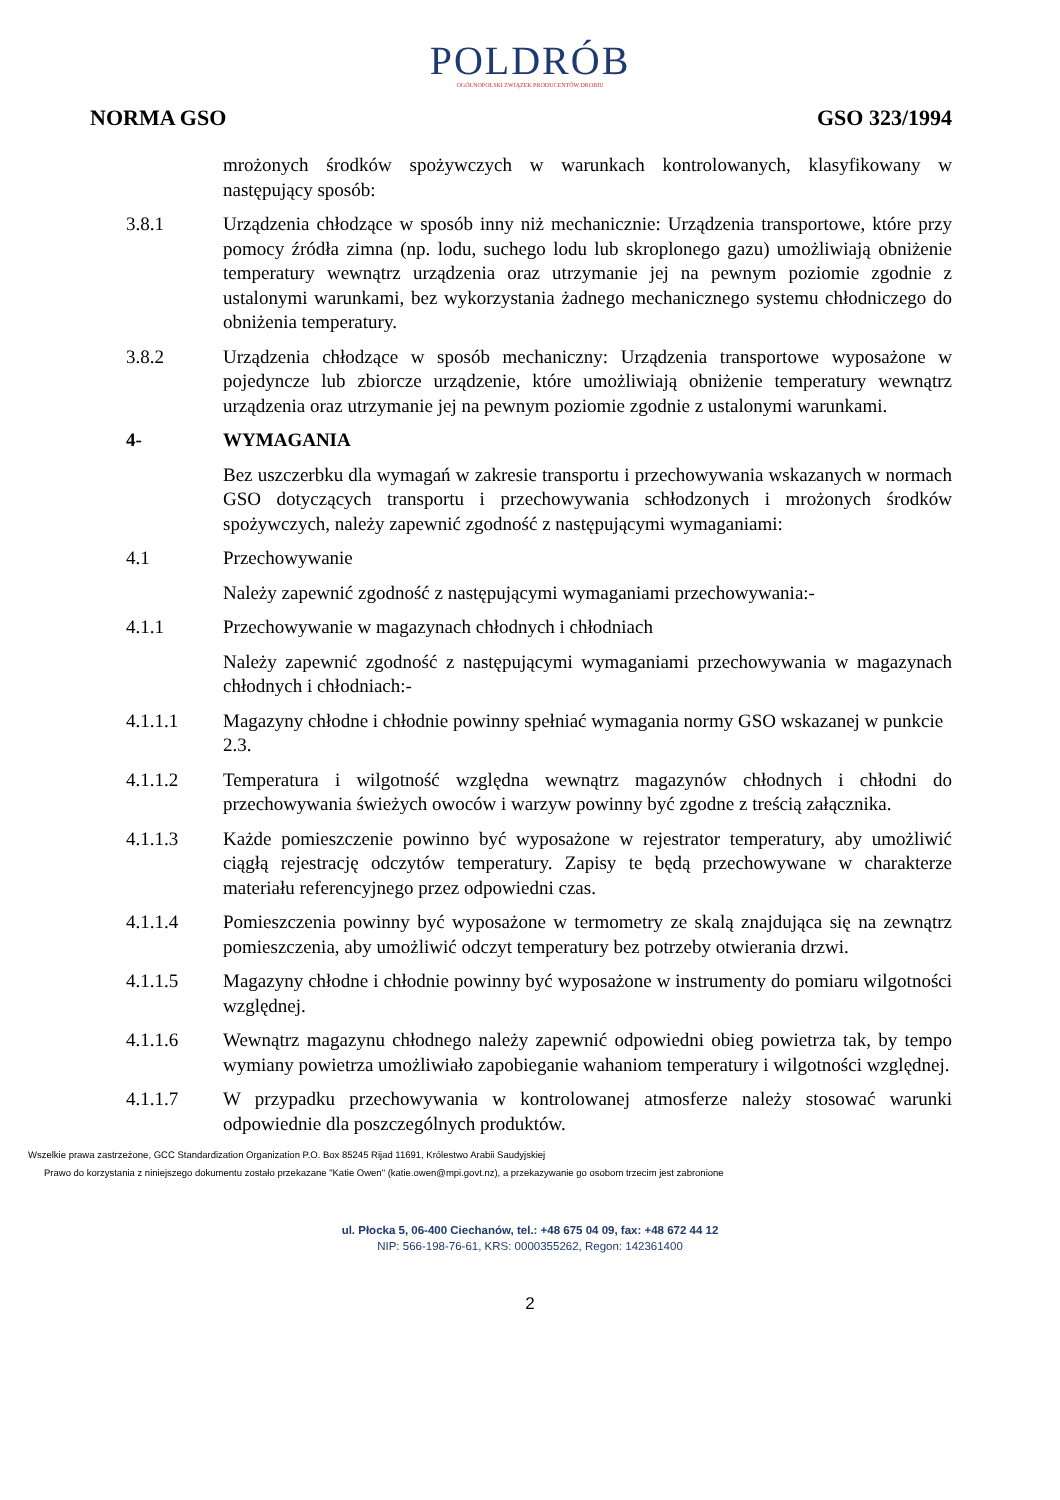POLDRÓB
OGÓLNOPOLSKI ZWIĄZEK PRODUCENTÓW DROBIU
NORMA GSO GSO 323/1994
mrożonych środków spożywczych w warunkach kontrolowanych, klasyfikowany w następujący sposób:
3.8.1 Urządzenia chłodzące w sposób inny niż mechanicznie: Urządzenia transportowe, które przy pomocy źródła zimna (np. lodu, suchego lodu lub skroplonego gazu) umożliwiają obniżenie temperatury wewnątrz urządzenia oraz utrzymanie jej na pewnym poziomie zgodnie z ustalonymi warunkami, bez wykorzystania żadnego mechanicznego systemu chłodniczego do obniżenia temperatury.
3.8.2 Urządzenia chłodzące w sposób mechaniczny: Urządzenia transportowe wyposażone w pojedyncze lub zbiorcze urządzenie, które umożliwiają obniżenie temperatury wewnątrz urządzenia oraz utrzymanie jej na pewnym poziomie zgodnie z ustalonymi warunkami.
4- WYMAGANIA
Bez uszczerbku dla wymagań w zakresie transportu i przechowywania wskazanych w normach GSO dotyczących transportu i przechowywania schłodzonych i mrożonych środków spożywczych, należy zapewnić zgodność z następującymi wymaganiami:
4.1 Przechowywanie
Należy zapewnić zgodność z następującymi wymaganiami przechowywania:-
4.1.1 Przechowywanie w magazynach chłodnych i chłodniach
Należy zapewnić zgodność z następującymi wymaganiami przechowywania w magazynach chłodnych i chłodniach:-
4.1.1.1 Magazyny chłodne i chłodnie powinny spełniać wymagania normy GSO wskazanej w punkcie 2.3.
4.1.1.2 Temperatura i wilgotność względna wewnątrz magazynów chłodnych i chłodni do przechowywania świeżych owoców i warzyw powinny być zgodne z treścią załącznika.
4.1.1.3 Każde pomieszczenie powinno być wyposażone w rejestrator temperatury, aby umożliwić ciągłą rejestrację odczytów temperatury. Zapisy te będą przechowywane w charakterze materiału referencyjnego przez odpowiedni czas.
4.1.1.4 Pomieszczenia powinny być wyposażone w termometry ze skalą znajdująca się na zewnątrz pomieszczenia, aby umożliwić odczyt temperatury bez potrzeby otwierania drzwi.
4.1.1.5 Magazyny chłodne i chłodnie powinny być wyposażone w instrumenty do pomiaru wilgotności względnej.
4.1.1.6 Wewnątrz magazynu chłodnego należy zapewnić odpowiedni obieg powietrza tak, by tempo wymiany powietrza umożliwiało zapobieganie wahaniom temperatury i wilgotności względnej.
4.1.1.7 W przypadku przechowywania w kontrolowanej atmosferze należy stosować warunki odpowiednie dla poszczególnych produktów.
Wszelkie prawa zastrzeżone, GCC Standardization Organization P.O. Box 85245 Rijad 11691, Królestwo Arabii Saudyjskiej
Prawo do korzystania z niniejszego dokumentu zostało przekazane "Katie Owen" (katie.owen@mpi.govt.nz), a przekazywanie go osobom trzecim jest zabronione
ul. Płocka 5, 06-400 Ciechanów, tel.: +48 675 04 09, fax: +48 672 44 12
NIP: 566-198-76-61, KRS: 0000355262, Regon: 142361400
2